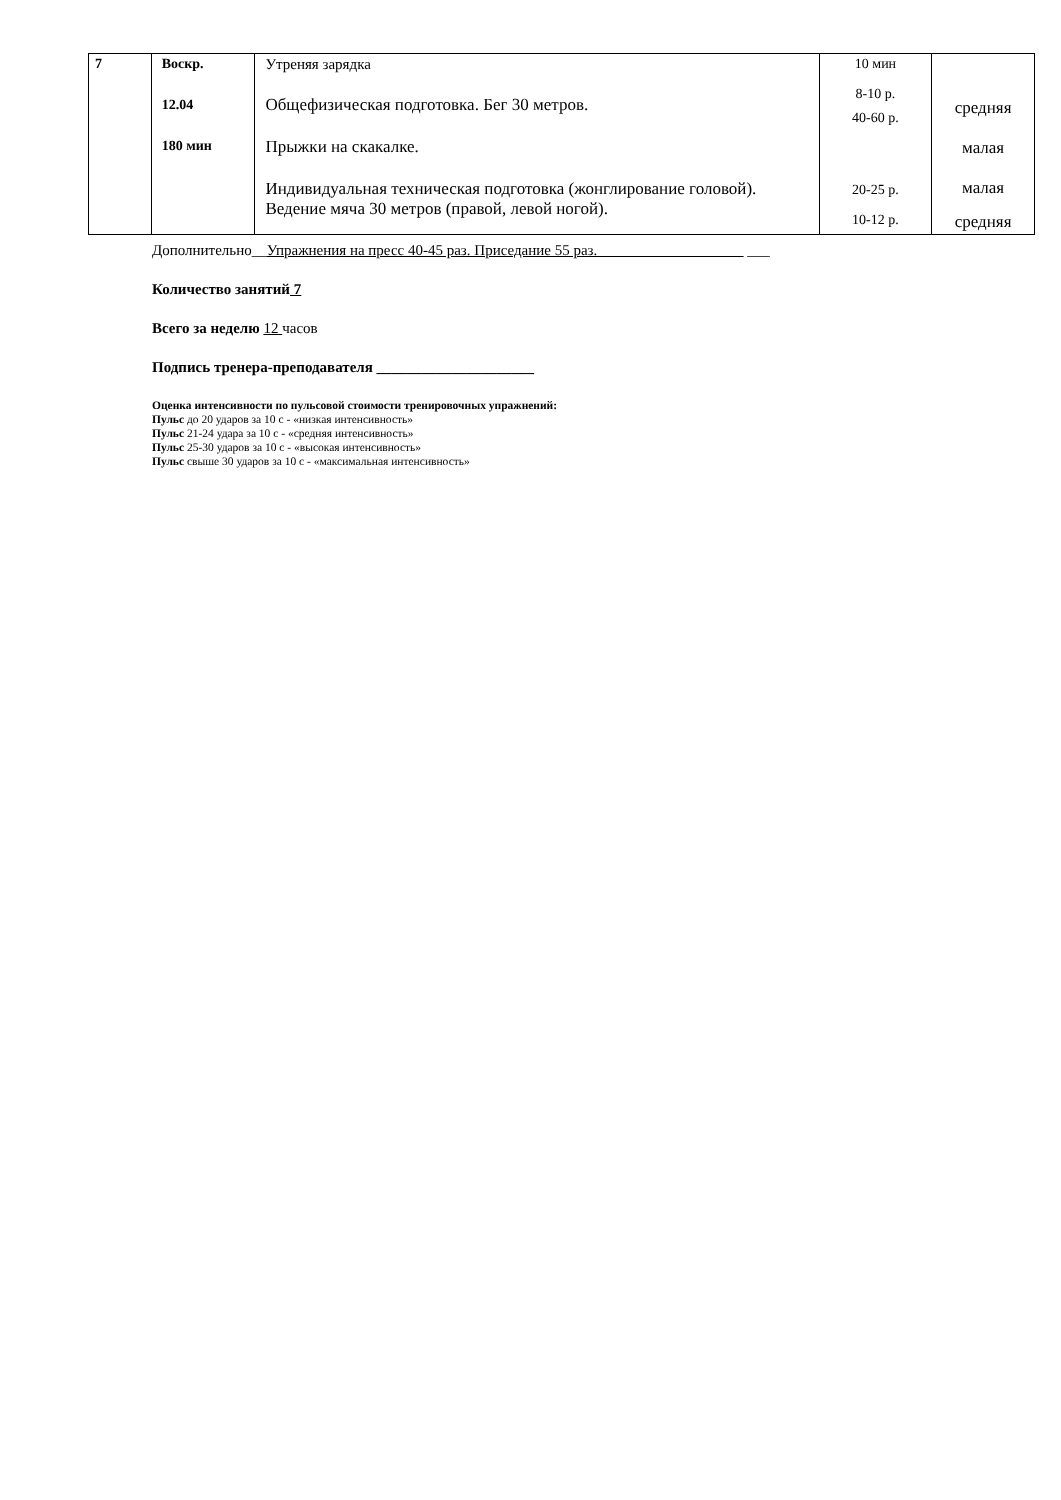| 7 | Воскр. 12.04 180 мин | Утреняя зарядка Общефизическая подготовка. Бег 30 метров. Прыжки на скакалке. Индивидуальная техническая подготовка (жонглирование головой). Ведение мяча 30 метров (правой, левой ногой). | 10 мин 8-10 р. 40-60 р. 20-25 р. 10-12 р. | средняя малая малая средняя |
Дополнительно__Упражнения на пресс 40-45 раз. Приседание 55 раз. ___
Количество занятий 7
Всего за неделю 12 часов
Подпись тренера-преподавателя _____________________
Оценка интенсивности по пульсовой стоимости тренировочных упражнений:
Пульс до 20 ударов за 10 с - «низкая интенсивность»
Пульс 21-24 удара за 10 с - «средняя интенсивность»
Пульс 25-30 ударов за 10 с - «высокая интенсивность»
Пульс свыше 30 ударов за 10 с - «максимальная интенсивность»